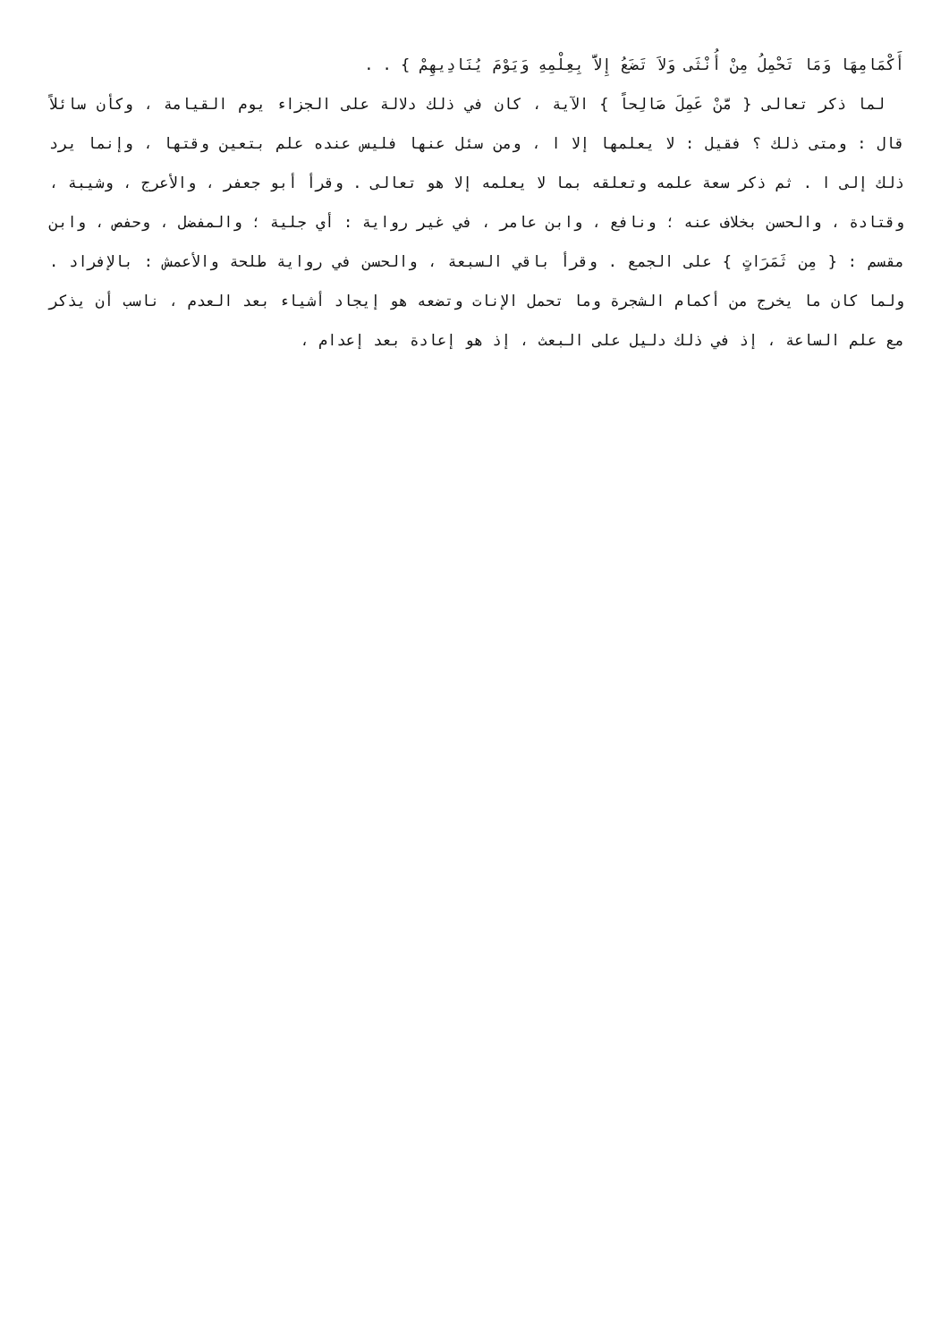أَكْمَامِهَا وَمَا تَحْمِلُ مِنْ أُنْثَى وَلاَ تَضَعُ إِلاَّ بِعِلْمِهِ وَيَوْمَ يُنَادِيهِمْ } . .
لما ذكر تعالى { مَّنْ عَمِلَ صَالِحاً } الآية ، كان في ذلك دلالة على الجزاء يوم القيامة ، وكأن سائلاً قال : ومتى ذلك ؟ فقيل : لا يعلمها إلا ا ، ومن سئل عنها فليس عنده علم بتعين وقتها ، وإنما يرد ذلك إلى ا . ثم ذكر سعة علمه وتعلقه بما لا يعلمه إلا هو تعالى . وقرأ أبو جعفر ، والأعرج ، وشيبة ، وقتادة ، والحسن بخلاف عنه ؛ ونافع ، وابن عامر ، في غير رواية : أي جلية ؛ والمفضل ، وحفص ، وابن مقسم : { مِن ثَمَرَاتٍ } على الجمع . وقرأ باقي السبعة ، والحسن في رواية طلحة والأعمش : بالإفراد . ولما كان ما يخرج من أكمام الشجرة وما تحمل الإنات وتضعه هو إيجاد أشياء بعد العدم ، ناسب أن يذكر مع علم الساعة ، إذ في ذلك دليل على البعث ، إذ هو إعادة بعد إعدام ،